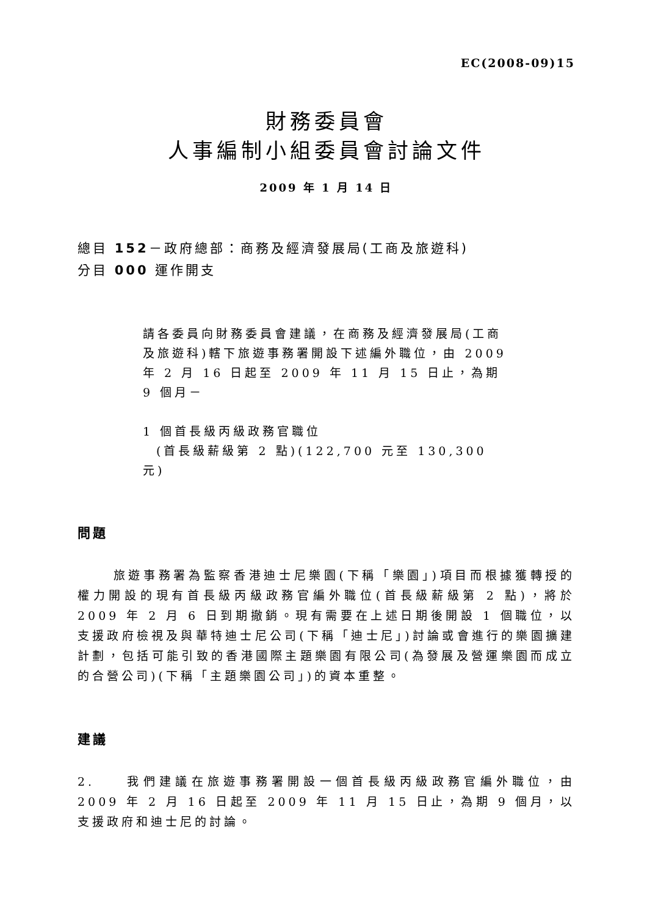EC(2008-09)15
財務委員會
人事編制小組委員會討論文件
2009 年 1 月 14 日
總目 152－政府總部：商務及經濟發展局(工商及旅遊科)
分目 000 運作開支
請各委員向財務委員會建議，在商務及經濟發展局(工商及旅遊科)轄下旅遊事務署開設下述編外職位，由 2009 年 2 月 16 日起至 2009 年 11 月 15 日止，為期 9 個月－
1 個首長級丙級政務官職位
(首長級薪級第 2 點)(122,700 元至 130,300 元)
問題
旅遊事務署為監察香港迪士尼樂園(下稱「樂園」)項目而根據獲轉授的權力開設的現有首長級丙級政務官編外職位(首長級薪級第 2 點)，將於 2009 年 2 月 6 日到期撤銷。現有需要在上述日期後開設 1 個職位，以支援政府檢視及與華特迪士尼公司(下稱「迪士尼」)討論或會進行的樂園擴建計劃，包括可能引致的香港國際主題樂園有限公司(為發展及營運樂園而成立的合營公司)(下稱「主題樂園公司」)的資本重整。
建議
2. 我們建議在旅遊事務署開設一個首長級丙級政務官編外職位，由 2009 年 2 月 16 日起至 2009 年 11 月 15 日止，為期 9 個月，以支援政府和迪士尼的討論。